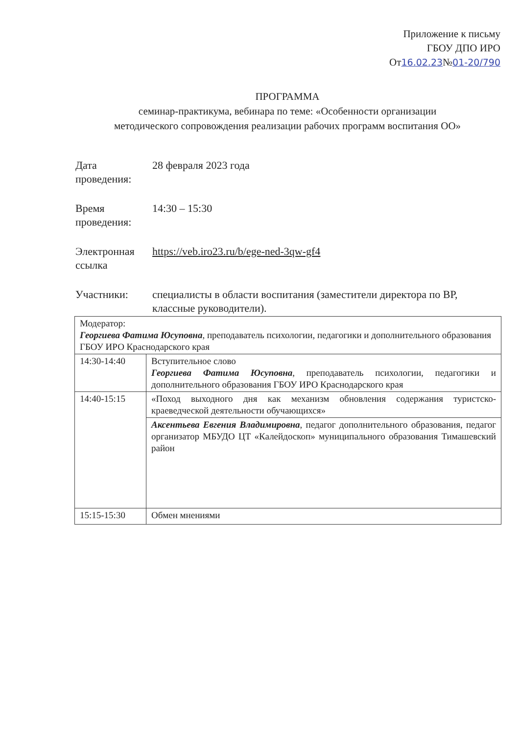Приложение к письму
ГБОУ ДПО ИРО
От16.02.23№01-20/790
ПРОГРАММА
семинар-практикума, вебинара по теме: «Особенности организации
методического сопровождения реализации рабочих программ воспитания ОО»
| Дата проведения: | 28 февраля 2023 года |
| Время проведения: | 14:30 – 15:30 |
| Электронная ссылка | https://veb.iro23.ru/b/ege-ned-3qw-gf4 |
| Участники: | специалисты в области воспитания (заместители директора по ВР, классные руководители). |
| Модератор: Георгиева Фатима Юсуповна , преподаватель психологии, педагогики и дополнительного образования ГБОУ ИРО Краснодарского края | |
| 14:30-14:40 | Вступительное слово Георгиева Фатима Юсуповна , преподаватель психологии, педагогики и дополнительного образования ГБОУ ИРО Краснодарского края |
| 14:40-15:15 | «Поход выходного дня как механизм обновления содержания туристско-краеведческой деятельности обучающихся» |
| | Аксентьева Евгения Владимировна , педагог дополнительного образования, педагог организатор МБУДО ЦТ «Калейдоскоп» муниципального образования Тимашевский район |
| 15:15-15:30 | Обмен мнениями |